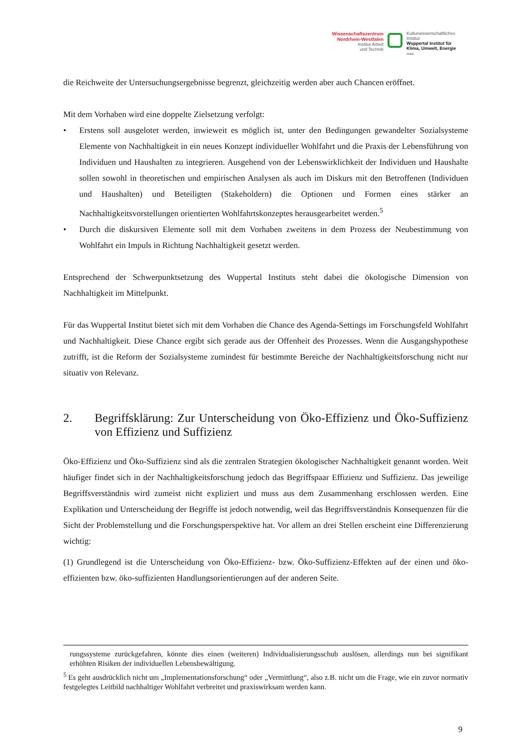Wissenschaftszentrum
Nordrhein-Westfalen
Institut Arbeit
und Technik
Kulturwissenschaftliches
Institut
Wuppertal Institut für
Klima, Umwelt, Energie
GmbH
die Reichweite der Untersuchungsergebnisse begrenzt, gleichzeitig werden aber auch Chancen eröffnet.
Mit dem Vorhaben wird eine doppelte Zielsetzung verfolgt:
• Erstens soll ausgelotet werden, inwieweit es möglich ist, unter den Bedingungen gewandelter Sozialsysteme Elemente von Nachhaltigkeit in ein neues Konzept individueller Wohlfahrt und die Praxis der Lebensführung von Individuen und Haushalten zu integrieren. Ausgehend von der Lebenswirklichkeit der Individuen und Haushalte sollen sowohl in theoretischen und empirischen Analysen als auch im Diskurs mit den Betroffenen (Individuen und Haushalten) und Beteiligten (Stakeholdern) die Optionen und Formen eines stärker an Nachhaltigkeitsvorstellungen orientierten Wohlfahrtskonzeptes herausgearbeitet werden.<sup>5</sup>
• Durch die diskursiven Elemente soll mit dem Vorhaben zweitens in dem Prozess der Neubestimmung von Wohlfahrt ein Impuls in Richtung Nachhaltigkeit gesetzt werden.
Entsprechend der Schwerpunktsetzung des Wuppertal Instituts steht dabei die ökologische Dimension von Nachhaltigkeit im Mittelpunkt.
Für das Wuppertal Institut bietet sich mit dem Vorhaben die Chance des Agenda-Settings im Forschungsfeld Wohlfahrt und Nachhaltigkeit. Diese Chance ergibt sich gerade aus der Offenheit des Prozesses. Wenn die Ausgangshypothese zutrifft, ist die Reform der Sozialsysteme zumindest für bestimmte Bereiche der Nachhaltigkeitsforschung nicht nur situativ von Relevanz.
2. Begriffsklärung: Zur Unterscheidung von Öko-Effizienz und Öko-Suffizienz von Effizienz und Suffizienz
Öko-Effizienz und Öko-Suffizienz sind als die zentralen Strategien ökologischer Nachhaltigkeit genannt worden. Weit häufiger findet sich in der Nachhaltigkeitsforschung jedoch das Begriffspaar Effizienz und Suffizienz. Das jeweilige Begriffsverständnis wird zumeist nicht expliziert und muss aus dem Zusammenhang erschlossen werden. Eine Explikation und Unterscheidung der Begriffe ist jedoch notwendig, weil das Begriffsverständnis Konsequenzen für die Sicht der Problemstellung und die Forschungsperspektive hat. Vor allem an drei Stellen erscheint eine Differenzierung wichtig:
(1) Grundlegend ist die Unterscheidung von Öko-Effizienz- bzw. Öko-Suffizienz-Effekten auf der einen und öko-effizienten bzw. öko-suffizienten Handlungsorientierungen auf der anderen Seite.
rungssysteme zurückgefahren, könnte dies einen (weiteren) Individualisierungsschub auslösen, allerdings nun bei signifikant erhöhten Risiken der individuellen Lebensbewältigung.
<sup>5</sup> Es geht ausdrücklich nicht um „Implementationsforschung“ oder „Vermittlung“, also z.B. nicht um die Frage, wie ein zuvor normativ festgelegtes Leitbild nachhaltiger Wohlfahrt verbreitet und praxiswirksam werden kann.
9